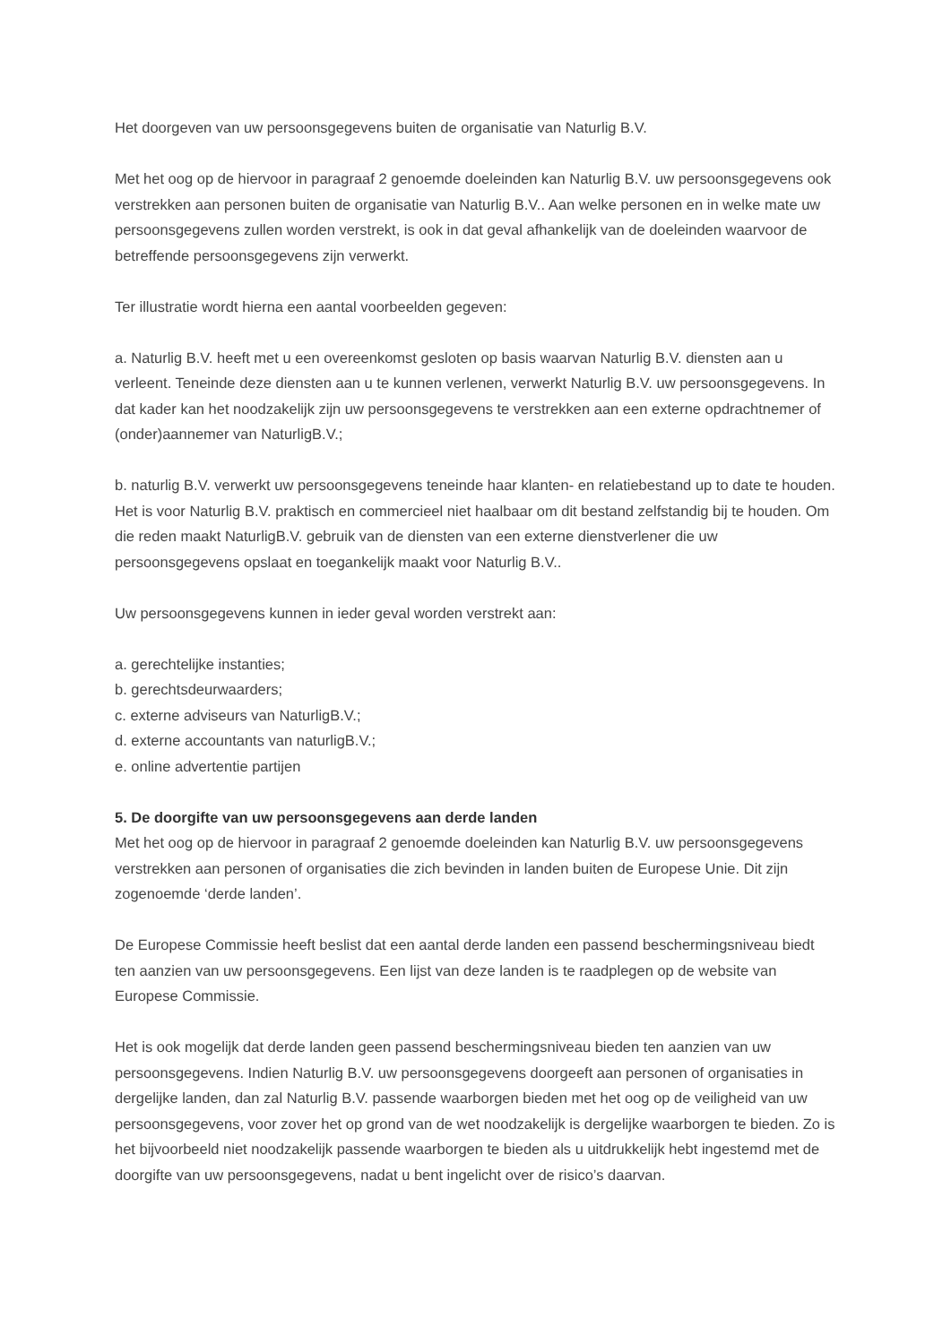Het doorgeven van uw persoonsgegevens buiten de organisatie van Naturlig B.V.
Met het oog op de hiervoor in paragraaf 2 genoemde doeleinden kan Naturlig B.V. uw persoonsgegevens ook verstrekken aan personen buiten de organisatie van Naturlig B.V.. Aan welke personen en in welke mate uw persoonsgegevens zullen worden verstrekt, is ook in dat geval afhankelijk van de doeleinden waarvoor de betreffende persoonsgegevens zijn verwerkt.
Ter illustratie wordt hierna een aantal voorbeelden gegeven:
a. Naturlig B.V. heeft met u een overeenkomst gesloten op basis waarvan Naturlig B.V. diensten aan u verleent. Teneinde deze diensten aan u te kunnen verlenen, verwerkt Naturlig B.V. uw persoonsgegevens. In dat kader kan het noodzakelijk zijn uw persoonsgegevens te verstrekken aan een externe opdrachtnemer of (onder)aannemer van NaturligB.V.;
b. naturlig B.V. verwerkt uw persoonsgegevens teneinde haar klanten- en relatiebestand up to date te houden. Het is voor Naturlig B.V. praktisch en commercieel niet haalbaar om dit bestand zelfstandig bij te houden. Om die reden maakt NaturligB.V. gebruik van de diensten van een externe dienstverlener die uw persoonsgegevens opslaat en toegankelijk maakt voor Naturlig B.V..
Uw persoonsgegevens kunnen in ieder geval worden verstrekt aan:
a. gerechtelijke instanties;
b. gerechtsdeurwaarders;
c. externe adviseurs van NaturligB.V.;
d. externe accountants van naturligB.V.;
e. online advertentie partijen
5. De doorgifte van uw persoonsgegevens aan derde landen
Met het oog op de hiervoor in paragraaf 2 genoemde doeleinden kan Naturlig B.V. uw persoonsgegevens verstrekken aan personen of organisaties die zich bevinden in landen buiten de Europese Unie. Dit zijn zogenoemde ‘derde landen’.
De Europese Commissie heeft beslist dat een aantal derde landen een passend beschermingsniveau biedt ten aanzien van uw persoonsgegevens. Een lijst van deze landen is te raadplegen op de website van Europese Commissie.
Het is ook mogelijk dat derde landen geen passend beschermingsniveau bieden ten aanzien van uw persoonsgegevens. Indien Naturlig B.V. uw persoonsgegevens doorgeeft aan personen of organisaties in dergelijke landen, dan zal Naturlig B.V. passende waarborgen bieden met het oog op de veiligheid van uw persoonsgegevens, voor zover het op grond van de wet noodzakelijk is dergelijke waarborgen te bieden. Zo is het bijvoorbeeld niet noodzakelijk passende waarborgen te bieden als u uitdrukkelijk hebt ingestemd met de doorgifte van uw persoonsgegevens, nadat u bent ingelicht over de risico’s daarvan.